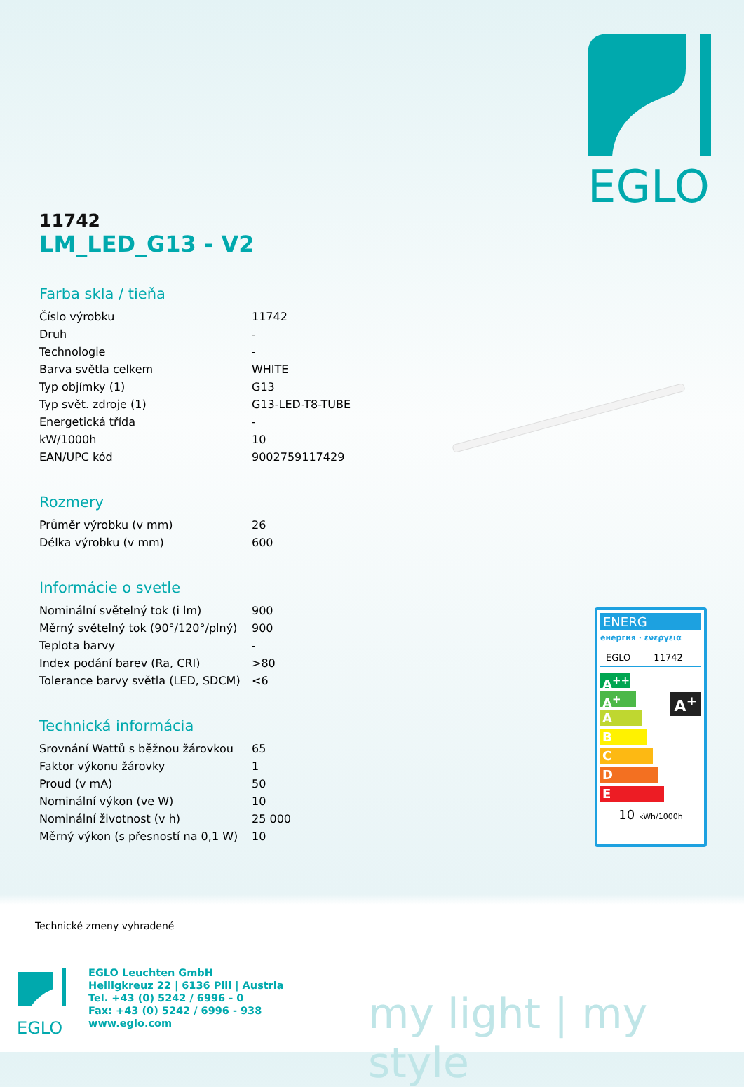EGLO
11742
LM_LED_G13 - V2
Farba skla / tieňa
| Číslo výrobku | 11742 |
| Druh | - |
| Technologie | - |
| Barva světla celkem | WHITE |
| Typ objímky (1) | G13 |
| Typ svět. zdroje (1) | G13-LED-T8-TUBE |
| Energetická třída | - |
| kW/1000h | 10 |
| EAN/UPC kód | 9002759117429 |
Rozmery
| Průměr výrobku (v mm) | 26 |
| Délka výrobku (v mm) | 600 |
Informácie o svetle
| Nominální světelný tok (i lm) | 900 |
| Měrný světelný tok (90°/120°/plný) | 900 |
| Teplota barvy | - |
| Index podání barev (Ra, CRI) | >80 |
| Tolerance barvy světla (LED, SDCM) | <6 |
Technická informácia
| Srovnání Wattů s běžnou žárovkou | 65 |
| Faktor výkonu žárovky | 1 |
| Proud (v mA) | 50 |
| Nominální výkon (ve W) | 10 |
| Nominální životnost (v h) | 25 000 |
| Měrný výkon (s přesností na 0,1 W) | 10 |
ENERG
енергия · ενεργεια
EGLO 11742
A<sup>++</sup>
A<sup>+</sup>
A
B
C
D
E
A<sup>+</sup>
10 kWh/1000h
Technické zmeny vyhradené
EGLO
EGLO Leuchten GmbH
Heiligkreuz 22 | 6136 Pill | Austria
Tel. +43 (0) 5242 / 6996 - 0
Fax: +43 (0) 5242 / 6996 - 938
www.eglo.com
my light | my style